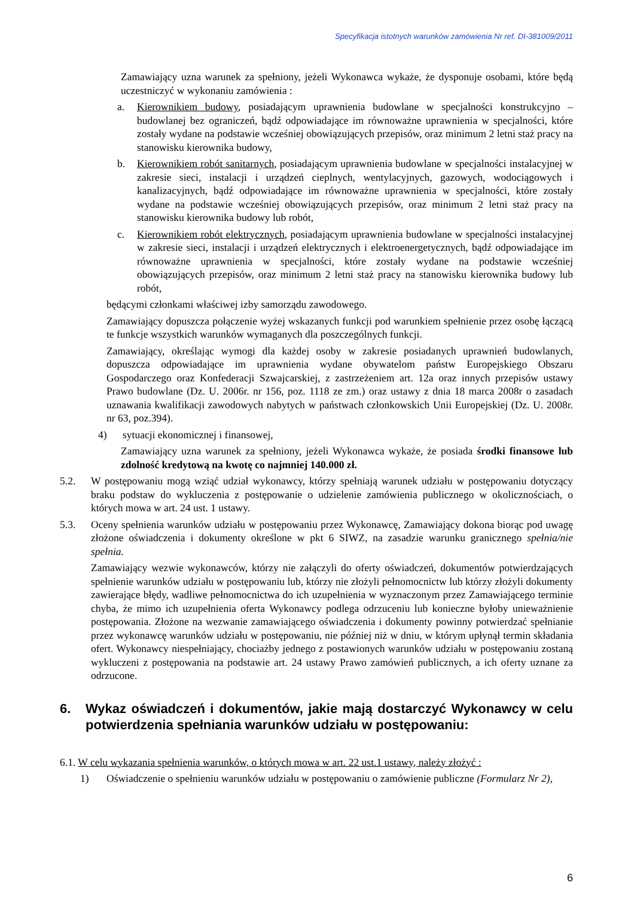Specyfikacja istotnych warunków zamówienia Nr ref. DI-381009/2011
Zamawiający uzna warunek za spełniony, jeżeli Wykonawca wykaże, że dysponuje osobami, które będą uczestniczyć w wykonaniu zamówienia :
a. Kierownikiem budowy, posiadającym uprawnienia budowlane w specjalności konstrukcyjno – budowlanej bez ograniczeń, bądź odpowiadające im równoważne uprawnienia w specjalności, które zostały wydane na podstawie wcześniej obowiązujących przepisów, oraz minimum 2 letni staż pracy na stanowisku kierownika budowy,
b. Kierownikiem robót sanitarnych, posiadającym uprawnienia budowlane w specjalności instalacyjnej w zakresie sieci, instalacji i urządzeń cieplnych, wentylacyjnych, gazowych, wodociągowych i kanalizacyjnych, bądź odpowiadające im równoważne uprawnienia w specjalności, które zostały wydane na podstawie wcześniej obowiązujących przepisów, oraz minimum 2 letni staż pracy na stanowisku kierownika budowy lub robót,
c. Kierownikiem robót elektrycznych, posiadającym uprawnienia budowlane w specjalności instalacyjnej w zakresie sieci, instalacji i urządzeń elektrycznych i elektroenergetycznych, bądź odpowiadające im równoważne uprawnienia w specjalności, które zostały wydane na podstawie wcześniej obowiązujących przepisów, oraz minimum 2 letni staż pracy na stanowisku kierownika budowy lub robót,
będącymi członkami właściwej izby samorządu zawodowego.
Zamawiający dopuszcza połączenie wyżej wskazanych funkcji pod warunkiem spełnienie przez osobę łączącą te funkcje wszystkich warunków wymaganych dla poszczególnych funkcji.
Zamawiający, określając wymogi dla każdej osoby w zakresie posiadanych uprawnień budowlanych, dopuszcza odpowiadające im uprawnienia wydane obywatelom państw Europejskiego Obszaru Gospodarczego oraz Konfederacji Szwajcarskiej, z zastrzeżeniem art. 12a oraz innych przepisów ustawy Prawo budowlane (Dz. U. 2006r. nr 156, poz. 1118 ze zm.) oraz ustawy z dnia 18 marca 2008r o zasadach uznawania kwalifikacji zawodowych nabytych w państwach członkowskich Unii Europejskiej (Dz. U. 2008r. nr 63, poz.394).
4) sytuacji ekonomicznej i finansowej,
Zamawiający uzna warunek za spełniony, jeżeli Wykonawca wykaże, że posiada środki finansowe lub zdolność kredytową na kwotę co najmniej 140.000 zł.
5.2. W postępowaniu mogą wziąć udział wykonawcy, którzy spełniają warunek udziału w postępowaniu dotyczący braku podstaw do wykluczenia z postępowanie o udzielenie zamówienia publicznego w okolicznościach, o których mowa w art. 24 ust. 1 ustawy.
5.3. Oceny spełnienia warunków udziału w postępowaniu przez Wykonawcę, Zamawiający dokona biorąc pod uwagę złożone oświadczenia i dokumenty określone w pkt 6 SIWZ, na zasadzie warunku granicznego spełnia/nie spełnia.
Zamawiający wezwie wykonawców, którzy nie załączyli do oferty oświadczeń, dokumentów potwierdzających spełnienie warunków udziału w postępowaniu lub, którzy nie złożyli pełnomocnictw lub którzy złożyli dokumenty zawierające błędy, wadliwe pełnomocnictwa do ich uzupełnienia w wyznaczonym przez Zamawiającego terminie chyba, że mimo ich uzupełnienia oferta Wykonawcy podlega odrzuceniu lub konieczne byłoby unieważnienie postępowania. Złożone na wezwanie zamawiającego oświadczenia i dokumenty powinny potwierdzać spełnianie przez wykonawcę warunków udziału w postępowaniu, nie później niż w dniu, w którym upłynął termin składania ofert. Wykonawcy niespełniający, chociażby jednego z postawionych warunków udziału w postępowaniu zostaną wykluczeni z postępowania na podstawie art. 24 ustawy Prawo zamówień publicznych, a ich oferty uznane za odrzucone.
6. Wykaz oświadczeń i dokumentów, jakie mają dostarczyć Wykonawcy w celu potwierdzenia spełniania warunków udziału w postępowaniu:
6.1. W celu wykazania spełnienia warunków, o których mowa w art. 22 ust.1 ustawy, należy złożyć :
1) Oświadczenie o spełnieniu warunków udziału w postępowaniu o zamówienie publiczne (Formularz Nr 2),
6